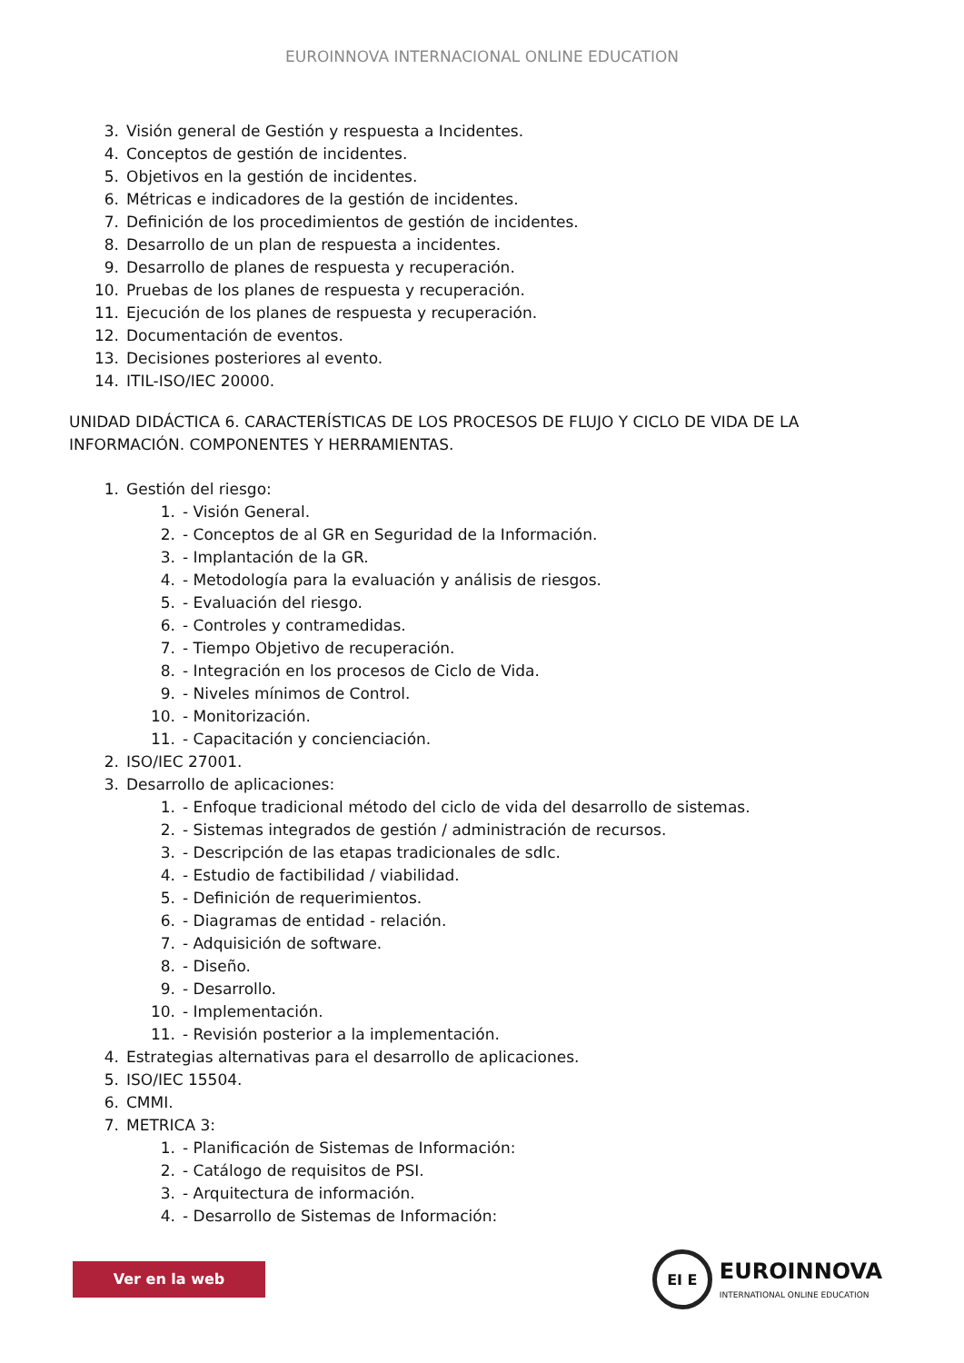EUROINNOVA INTERNACIONAL ONLINE EDUCATION
3. Visión general de Gestión y respuesta a Incidentes.
4. Conceptos de gestión de incidentes.
5. Objetivos en la gestión de incidentes.
6. Métricas e indicadores de la gestión de incidentes.
7. Definición de los procedimientos de gestión de incidentes.
8. Desarrollo de un plan de respuesta a incidentes.
9. Desarrollo de planes de respuesta y recuperación.
10. Pruebas de los planes de respuesta y recuperación.
11. Ejecución de los planes de respuesta y recuperación.
12. Documentación de eventos.
13. Decisiones posteriores al evento.
14. ITIL-ISO/IEC 20000.
UNIDAD DIDÁCTICA 6. CARACTERÍSTICAS DE LOS PROCESOS DE FLUJO Y CICLO DE VIDA DE LA INFORMACIÓN. COMPONENTES Y HERRAMIENTAS.
1. Gestión del riesgo:
1. - Visión General.
2. - Conceptos de al GR en Seguridad de la Información.
3. - Implantación de la GR.
4. - Metodología para la evaluación y análisis de riesgos.
5. - Evaluación del riesgo.
6. - Controles y contramedidas.
7. - Tiempo Objetivo de recuperación.
8. - Integración en los procesos de Ciclo de Vida.
9. - Niveles mínimos de Control.
10. - Monitorización.
11. - Capacitación y concienciación.
2. ISO/IEC 27001.
3. Desarrollo de aplicaciones:
1. - Enfoque tradicional método del ciclo de vida del desarrollo de sistemas.
2. - Sistemas integrados de gestión / administración de recursos.
3. - Descripción de las etapas tradicionales de sdlc.
4. - Estudio de factibilidad / viabilidad.
5. - Definición de requerimientos.
6. - Diagramas de entidad - relación.
7. - Adquisición de software.
8. - Diseño.
9. - Desarrollo.
10. - Implementación.
11. - Revisión posterior a la implementación.
4. Estrategias alternativas para el desarrollo de aplicaciones.
5. ISO/IEC 15504.
6. CMMI.
7. METRICA 3:
1. - Planificación de Sistemas de Información:
2. - Catálogo de requisitos de PSI.
3. - Arquitectura de información.
4. - Desarrollo de Sistemas de Información:
Ver en la web
EI E
EUROINNOVA
INTERNATIONAL ONLINE EDUCATION